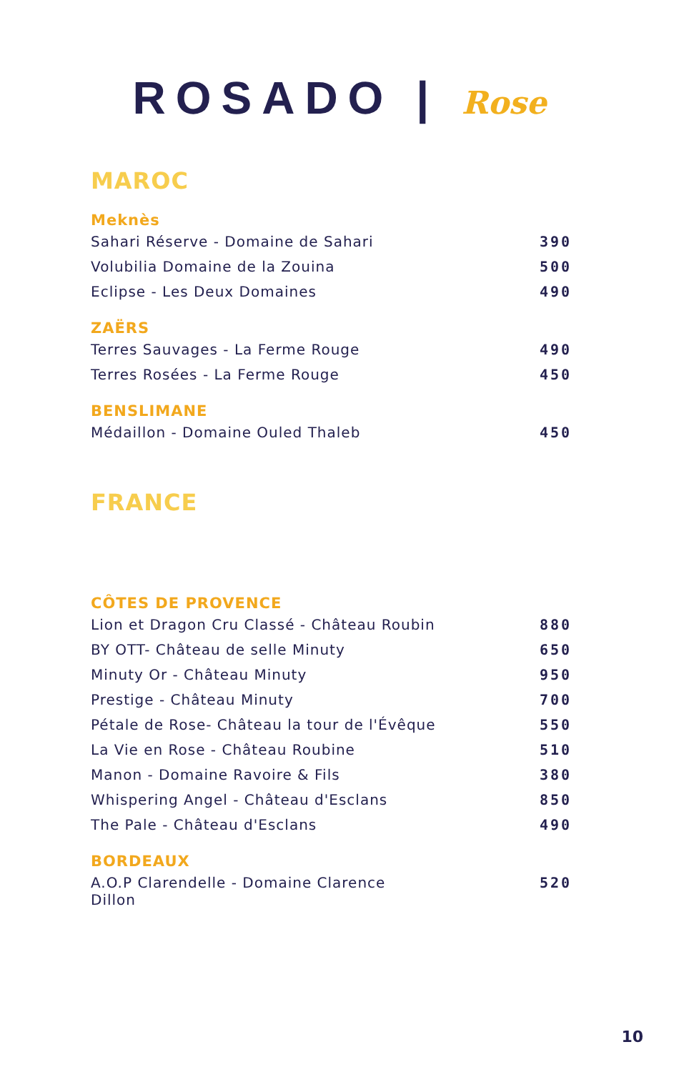ROSADO | Rose
MAROC
Meknès
| Sahari Réserve - Domaine de Sahari | 390 |
| Volubilia Domaine de la Zouina | 500 |
| Eclipse - Les Deux Domaines | 490 |
ZAËRS
| Terres Sauvages - La Ferme Rouge | 490 |
| Terres Rosées - La Ferme Rouge | 450 |
BENSLIMANE
| Médaillon - Domaine Ouled Thaleb | 450 |
FRANCE
CÔTES DE PROVENCE
| Lion et Dragon Cru Classé - Château Roubin | 880 |
| BY OTT- Château de selle Minuty | 650 |
| Minuty Or - Château Minuty | 950 |
| Prestige - Château Minuty | 700 |
| Pétale de Rose- Château la tour de l'Évêque | 550 |
| La Vie en Rose - Château Roubine | 510 |
| Manon - Domaine Ravoire & Fils | 380 |
| Whispering Angel - Château d'Esclans | 850 |
| The Pale - Château d'Esclans | 490 |
BORDEAUX
| A.O.P Clarendelle - Domaine Clarence Dillon | 520 |
10